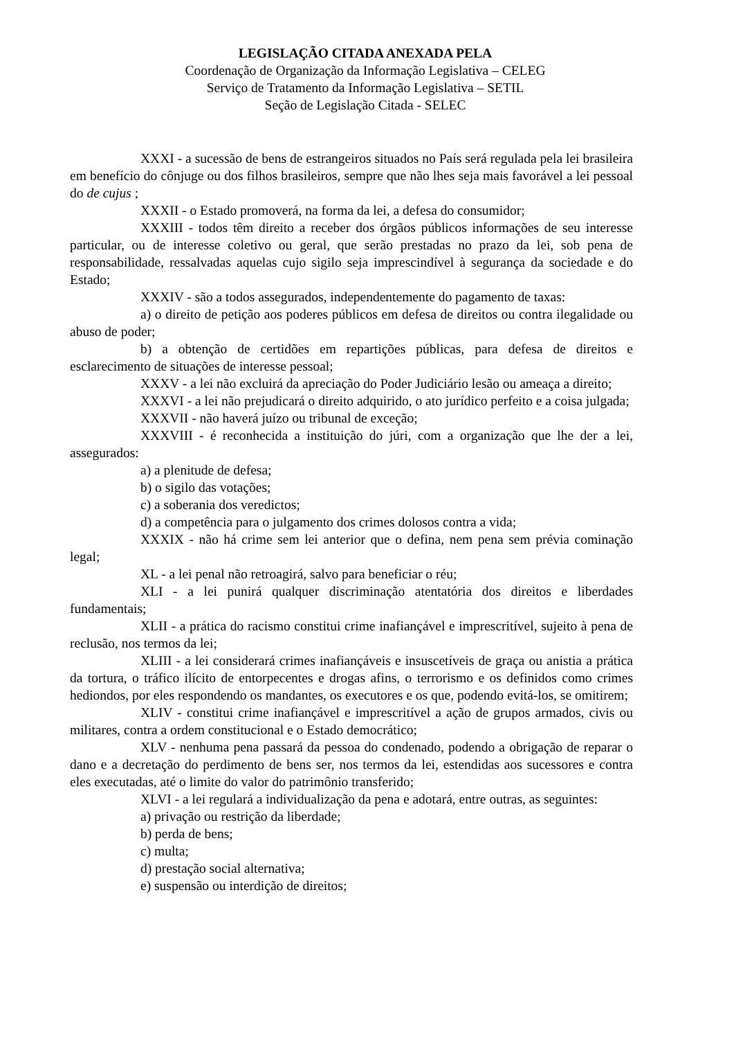LEGISLAÇÃO CITADA ANEXADA PELA
Coordenação de Organização da Informação Legislativa – CELEG
Serviço de Tratamento da Informação Legislativa – SETIL
Seção de Legislação Citada - SELEC
XXXI - a sucessão de bens de estrangeiros situados no País será regulada pela lei brasileira em benefício do cônjuge ou dos filhos brasileiros, sempre que não lhes seja mais favorável a lei pessoal do de cujus ;
XXXII - o Estado promoverá, na forma da lei, a defesa do consumidor;
XXXIII - todos têm direito a receber dos órgãos públicos informações de seu interesse particular, ou de interesse coletivo ou geral, que serão prestadas no prazo da lei, sob pena de responsabilidade, ressalvadas aquelas cujo sigilo seja imprescindível à segurança da sociedade e do Estado;
XXXIV - são a todos assegurados, independentemente do pagamento de taxas:
a) o direito de petição aos poderes públicos em defesa de direitos ou contra ilegalidade ou abuso de poder;
b) a obtenção de certidões em repartições públicas, para defesa de direitos e esclarecimento de situações de interesse pessoal;
XXXV - a lei não excluirá da apreciação do Poder Judiciário lesão ou ameaça a direito;
XXXVI - a lei não prejudicará o direito adquirido, o ato jurídico perfeito e a coisa julgada;
XXXVII - não haverá juízo ou tribunal de exceção;
XXXVIII - é reconhecida a instituição do júri, com a organização que lhe der a lei, assegurados:
a) a plenitude de defesa;
b) o sigilo das votações;
c) a soberania dos veredictos;
d) a competência para o julgamento dos crimes dolosos contra a vida;
XXXIX - não há crime sem lei anterior que o defina, nem pena sem prévia cominação legal;
XL - a lei penal não retroagirá, salvo para beneficiar o réu;
XLI - a lei punirá qualquer discriminação atentatória dos direitos e liberdades fundamentais;
XLII - a prática do racismo constitui crime inafiançável e imprescritível, sujeito à pena de reclusão, nos termos da lei;
XLIII - a lei considerará crimes inafiançáveis e insuscetíveis de graça ou anistia a prática da tortura, o tráfico ilícito de entorpecentes e drogas afins, o terrorismo e os definidos como crimes hediondos, por eles respondendo os mandantes, os executores e os que, podendo evitá-los, se omitirem;
XLIV - constitui crime inafiançável e imprescritível a ação de grupos armados, civis ou militares, contra a ordem constitucional e o Estado democrático;
XLV - nenhuma pena passará da pessoa do condenado, podendo a obrigação de reparar o dano e a decretação do perdimento de bens ser, nos termos da lei, estendidas aos sucessores e contra eles executadas, até o limite do valor do patrimônio transferido;
XLVI - a lei regulará a individualização da pena e adotará, entre outras, as seguintes:
a) privação ou restrição da liberdade;
b) perda de bens;
c) multa;
d) prestação social alternativa;
e) suspensão ou interdição de direitos;